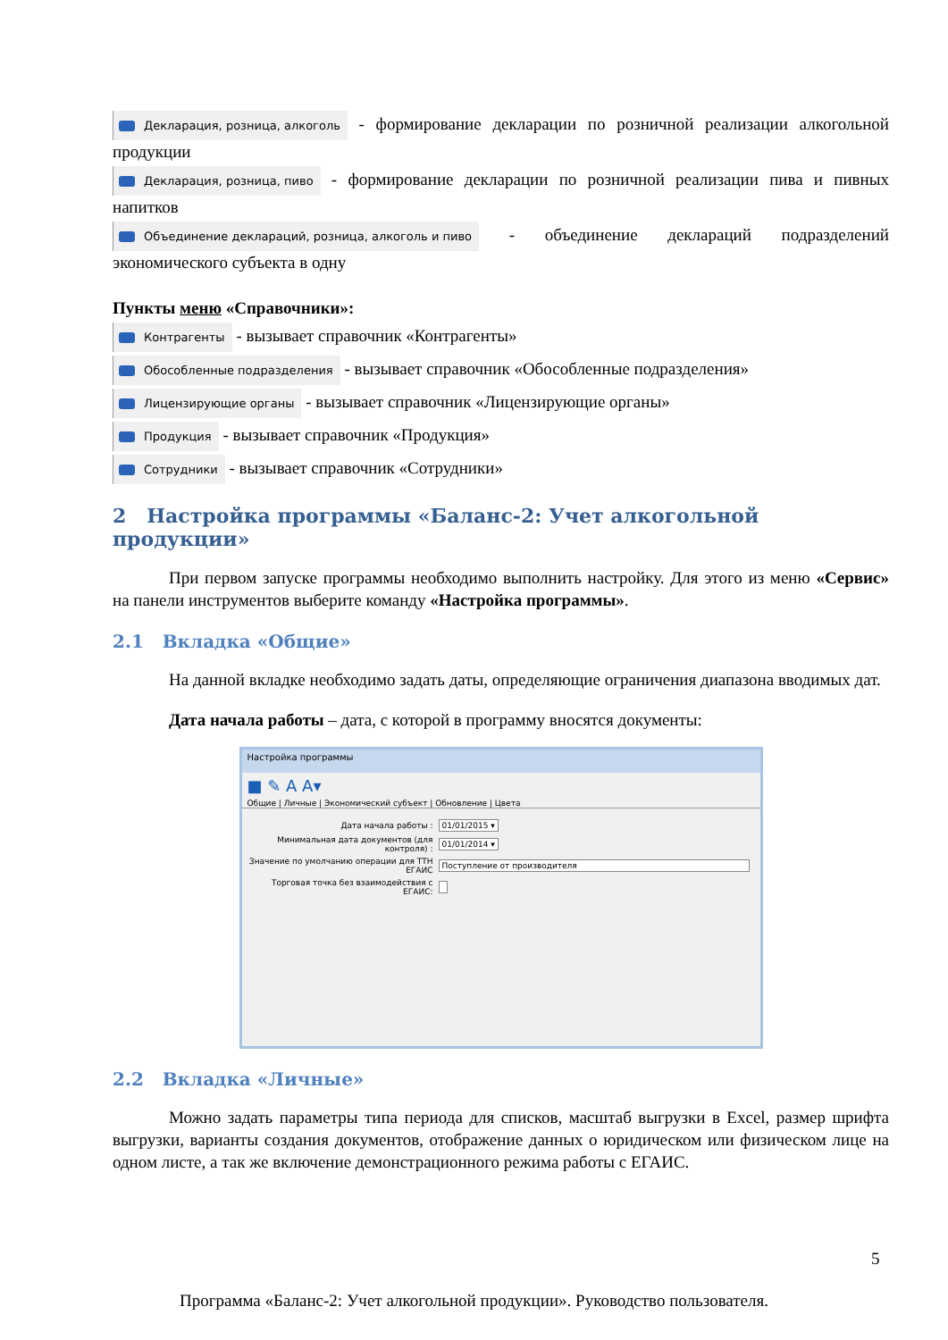Декларация, розница, алкоголь - формирование декларации по розничной реализации алкогольной продукции
Декларация, розница, пиво - формирование декларации по розничной реализации пива и пивных напитков
Объединение деклараций, розница, алкоголь и пиво - объединение деклараций подразделений экономического субъекта в одну
Пункты меню «Справочники»:
Контрагенты - вызывает справочник «Контрагенты»
Обособленные подразделения - вызывает справочник «Обособленные подразделения»
Лицензирующие органы - вызывает справочник «Лицензирующие органы»
Продукция - вызывает справочник «Продукция»
Сотрудники - вызывает справочник «Сотрудники»
2 Настройка программы «Баланс-2: Учет алкогольной продукции»
При первом запуске программы необходимо выполнить настройку. Для этого из меню «Сервис» на панели инструментов выберите команду «Настройка программы».
2.1 Вкладка «Общие»
На данной вкладке необходимо задать даты, определяющие ограничения диапазона вводимых дат.
Дата начала работы – дата, с которой в программу вносятся документы:
Настройка программы
■ ✎ A A▾
Общие | Личные | Экономический субъект | Обновление | Цвета
Дата начала работы : 01/01/2015 ▾
Минимальная дата документов (для контроля) : 01/01/2014 ▾
Значение по умолчанию операции для ТТН ЕГАИС Поступление от производителя
Торговая точка без взаимодействия с ЕГАИС:
2.2 Вкладка «Личные»
Можно задать параметры типа периода для списков, масштаб выгрузки в Excel, размер шрифта выгрузки, варианты создания документов, отображение данных о юридическом или физическом лице на одном листе, а так же включение демонстрационного режима работы с ЕГАИС.
5
Программа «Баланс-2: Учет алкогольной продукции». Руководство пользователя.